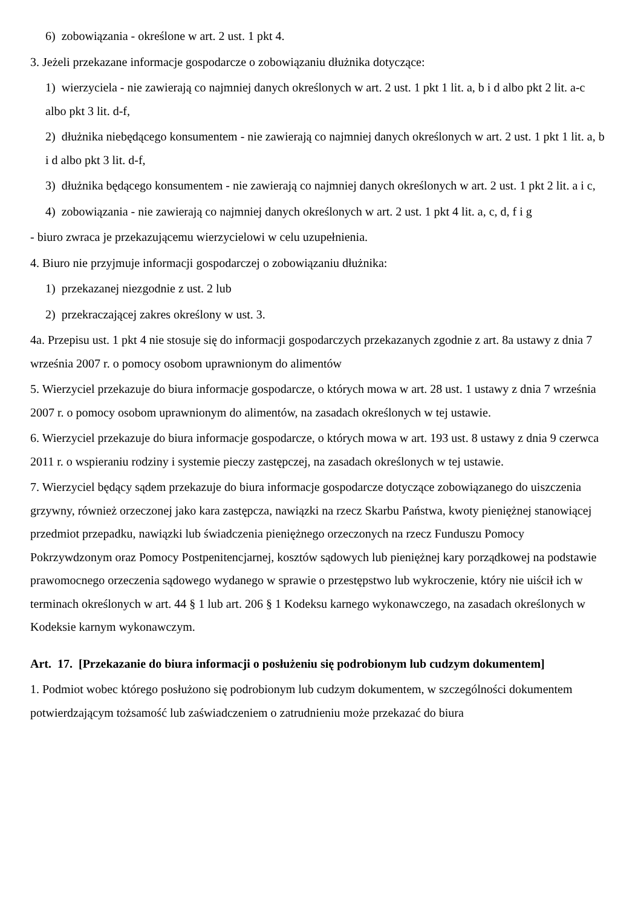6) zobowiązania - określone w art. 2 ust. 1 pkt 4.
3. Jeżeli przekazane informacje gospodarcze o zobowiązaniu dłużnika dotyczące:
1) wierzyciela - nie zawierają co najmniej danych określonych w art. 2 ust. 1 pkt 1 lit. a, b i d albo pkt 2 lit. a-c albo pkt 3 lit. d-f,
2) dłużnika niebędącego konsumentem - nie zawierają co najmniej danych określonych w art. 2 ust. 1 pkt 1 lit. a, b i d albo pkt 3 lit. d-f,
3) dłużnika będącego konsumentem - nie zawierają co najmniej danych określonych w art. 2 ust. 1 pkt 2 lit. a i c,
4) zobowiązania - nie zawierają co najmniej danych określonych w art. 2 ust. 1 pkt 4 lit. a, c, d, f i g
- biuro zwraca je przekazującemu wierzycielowi w celu uzupełnienia.
4. Biuro nie przyjmuje informacji gospodarczej o zobowiązaniu dłużnika:
1) przekazanej niezgodnie z ust. 2 lub
2) przekraczającej zakres określony w ust. 3.
4a. Przepisu ust. 1 pkt 4 nie stosuje się do informacji gospodarczych przekazanych zgodnie z art. 8a ustawy z dnia 7 września 2007 r. o pomocy osobom uprawnionym do alimentów
5. Wierzyciel przekazuje do biura informacje gospodarcze, o których mowa w art. 28 ust. 1 ustawy z dnia 7 września 2007 r. o pomocy osobom uprawnionym do alimentów, na zasadach określonych w tej ustawie.
6. Wierzyciel przekazuje do biura informacje gospodarcze, o których mowa w art. 193 ust. 8 ustawy z dnia 9 czerwca 2011 r. o wspieraniu rodziny i systemie pieczy zastępczej, na zasadach określonych w tej ustawie.
7. Wierzyciel będący sądem przekazuje do biura informacje gospodarcze dotyczące zobowiązanego do uiszczenia grzywny, również orzeczonej jako kara zastępcza, nawiązki na rzecz Skarbu Państwa, kwoty pieniężnej stanowiącej przedmiot przepadku, nawiązki lub świadczenia pieniężnego orzeczonych na rzecz Funduszu Pomocy Pokrzywdzonym oraz Pomocy Postpenitencjarnej, kosztów sądowych lub pieniężnej kary porządkowej na podstawie prawomocnego orzeczenia sądowego wydanego w sprawie o przestępstwo lub wykroczenie, który nie uiścił ich w terminach określonych w art. 44 § 1 lub art. 206 § 1 Kodeksu karnego wykonawczego, na zasadach określonych w Kodeksie karnym wykonawczym.
Art. 17. [Przekazanie do biura informacji o posłużeniu się podrobionym lub cudzym dokumentem]
1. Podmiot wobec którego posłużono się podrobionym lub cudzym dokumentem, w szczególności dokumentem potwierdzającym tożsamość lub zaświadczeniem o zatrudnieniu może przekazać do biura